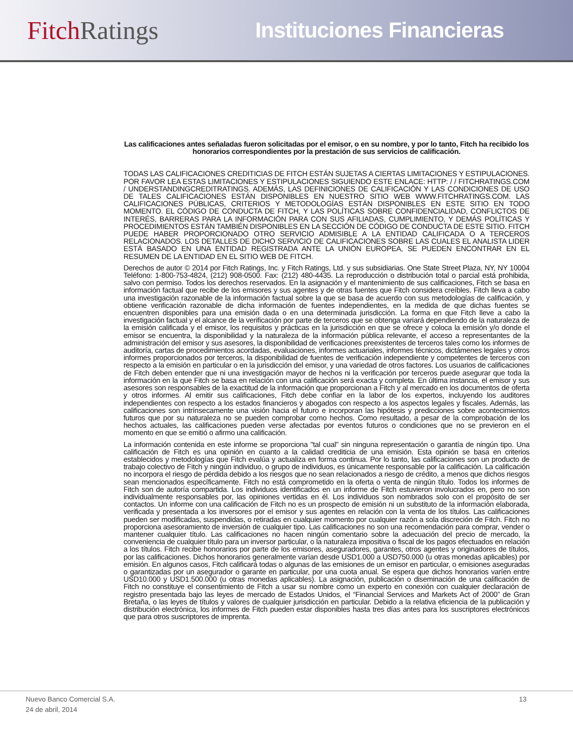Fitch Ratings
Instituciones Financieras
Las calificaciones antes señaladas fueron solicitadas por el emisor, o en su nombre, y por lo tanto, Fitch ha recibido los honorarios correspondientes por la prestación de sus servicios de calificación.
TODAS LAS CALIFICACIONES CREDITICIAS DE FITCH ESTÁN SUJETAS A CIERTAS LIMITACIONES Y ESTIPULACIONES. POR FAVOR LEA ESTAS LIMITACIONES Y ESTIPULACIONES SIGUIENDO ESTE ENLACE: HTTP: / / FITCHRATINGS.COM / UNDERSTANDINGCREDITRATINGS. ADEMÁS, LAS DEFINICIONES DE CALIFICACIÓN Y LAS CONDICIONES DE USO DE TALES CALIFICACIONES ESTÁN DISPONIBLES EN NUESTRO SITIO WEB WWW.FITCHRATINGS.COM. LAS CALIFICACIONES PÚBLICAS, CRITERIOS Y METODOLOGÍAS ESTÁN DISPONIBLES EN ESTE SITIO EN TODO MOMENTO. EL CÓDIGO DE CONDUCTA DE FITCH, Y LAS POLÍTICAS SOBRE CONFIDENCIALIDAD, CONFLICTOS DE INTERÉS, BARRERAS PARA LA INFORMACIÓN PARA CON SUS AFILIADAS, CUMPLIMIENTO, Y DEMÁS POLÍTICAS Y PROCEDIMIENTOS ESTÁN TAMBIÉN DISPONIBLES EN LA SECCIÓN DE CÓDIGO DE CONDUCTA DE ESTE SITIO. FITCH PUEDE HABER PROPORCIONADO OTRO SERVICIO ADMISIBLE A LA ENTIDAD CALIFICADA O A TERCEROS RELACIONADOS. LOS DETALLES DE DICHO SERVICIO DE CALIFICACIONES SOBRE LAS CUALES EL ANALISTA LIDER ESTÁ BASADO EN UNA ENTIDAD REGISTRADA ANTE LA UNIÓN EUROPEA, SE PUEDEN ENCONTRAR EN EL RESUMEN DE LA ENTIDAD EN EL SITIO WEB DE FITCH.
Derechos de autor © 2014 por Fitch Ratings, Inc. y Fitch Ratings, Ltd. y sus subsidiarias. One State Street Plaza, NY, NY 10004 Teléfono: 1-800-753-4824, (212) 908-0500. Fax: (212) 480-4435. La reproducción o distribución total o parcial está prohibida, salvo con permiso. Todos los derechos reservados. En la asignación y el mantenimiento de sus calificaciones, Fitch se basa en información factual que recibe de los emisores y sus agentes y de otras fuentes que Fitch considera creíbles. Fitch lleva a cabo una investigación razonable de la información factual sobre la que se basa de acuerdo con sus metodologías de calificación, y obtiene verificación razonable de dicha información de fuentes independientes, en la medida de que dichas fuentes se encuentren disponibles para una emisión dada o en una determinada jurisdicción. La forma en que Fitch lleve a cabo la investigación factual y el alcance de la verificación por parte de terceros que se obtenga variará dependiendo de la naturaleza de la emisión calificada y el emisor, los requisitos y prácticas en la jurisdicción en que se ofrece y coloca la emisión y/o donde el emisor se encuentra, la disponibilidad y la naturaleza de la información pública relevante, el acceso a representantes de la administración del emisor y sus asesores, la disponibilidad de verificaciones preexistentes de terceros tales como los informes de auditoría, cartas de procedimientos acordadas, evaluaciones, informes actuariales, informes técnicos, dictámenes legales y otros informes proporcionados por terceros, la disponibilidad de fuentes de verificación independiente y competentes de terceros con respecto a la emisión en particular o en la jurisdicción del emisor, y una variedad de otros factores. Los usuarios de calificaciones de Fitch deben entender que ni una investigación mayor de hechos ni la verificación por terceros puede asegurar que toda la información en la que Fitch se basa en relación con una calificación será exacta y completa. En última instancia, el emisor y sus asesores son responsables de la exactitud de la información que proporcionan a Fitch y al mercado en los documentos de oferta y otros informes. Al emitir sus calificaciones, Fitch debe confiar en la labor de los expertos, incluyendo los auditores independientes con respecto a los estados financieros y abogados con respecto a los aspectos legales y fiscales. Además, las calificaciones son intrínsecamente una visión hacia el futuro e incorporan las hipótesis y predicciones sobre acontecimientos futuros que por su naturaleza no se pueden comprobar como hechos. Como resultado, a pesar de la comprobación de los hechos actuales, las calificaciones pueden verse afectadas por eventos futuros o condiciones que no se previeron en el momento en que se emitió o afirmo una calificación.
La información contenida en este informe se proporciona "tal cual" sin ninguna representación o garantía de ningún tipo. Una calificación de Fitch es una opinión en cuanto a la calidad crediticia de una emisión. Esta opinión se basa en criterios establecidos y metodologías que Fitch evalúa y actualiza en forma continua. Por lo tanto, las calificaciones son un producto de trabajo colectivo de Fitch y ningún individuo, o grupo de individuos, es únicamente responsable por la calificación. La calificación no incorpora el riesgo de pérdida debido a los riesgos que no sean relacionados a riesgo de crédito, a menos que dichos riesgos sean mencionados específicamente. Fitch no está comprometido en la oferta o venta de ningún título. Todos los informes de Fitch son de autoría compartida. Los individuos identificados en un informe de Fitch estuvieron involucrados en, pero no son individualmente responsables por, las opiniones vertidas en él. Los individuos son nombrados solo con el propósito de ser contactos. Un informe con una calificación de Fitch no es un prospecto de emisión ni un substituto de la información elaborada, verificada y presentada a los inversores por el emisor y sus agentes en relación con la venta de los títulos. Las calificaciones pueden ser modificadas, suspendidas, o retiradas en cualquier momento por cualquier razón a sola discreción de Fitch. Fitch no proporciona asesoramiento de inversión de cualquier tipo. Las calificaciones no son una recomendación para comprar, vender o mantener cualquier título. Las calificaciones no hacen ningún comentario sobre la adecuación del precio de mercado, la conveniencia de cualquier título para un inversor particular, o la naturaleza impositiva o fiscal de los pagos efectuados en relación a los títulos. Fitch recibe honorarios por parte de los emisores, aseguradores, garantes, otros agentes y originadores de títulos, por las calificaciones. Dichos honorarios generalmente varían desde USD1.000 a USD750.000 (u otras monedas aplicables) por emisión. En algunos casos, Fitch calificará todas o algunas de las emisiones de un emisor en particular, o emisiones aseguradas o garantizadas por un asegurador o garante en particular, por una cuota anual. Se espera que dichos honorarios varíen entre USD10.000 y USD1.500.000 (u otras monedas aplicables). La asignación, publicación o diseminación de una calificación de Fitch no constituye el consentimiento de Fitch a usar su nombre como un experto en conexión con cualquier declaración de registro presentada bajo las leyes de mercado de Estados Unidos, el “Financial Services and Markets Act of 2000” de Gran Bretaña, o las leyes de títulos y valores de cualquier jurisdicción en particular. Debido a la relativa eficiencia de la publicación y distribución electrónica, los informes de Fitch pueden estar disponibles hasta tres días antes para los suscriptores electrónicos que para otros suscriptores de imprenta.
Nuevo Banco Comercial S.A. 13
24 de abril, 2014